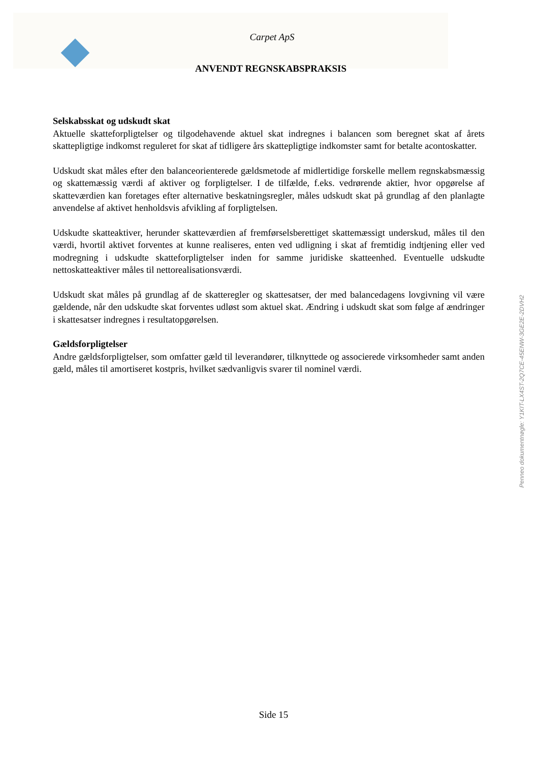Carpet ApS
ANVENDT REGNSKABSPRAKSIS
Selskabsskat og udskudt skat
Aktuelle skatteforpligtelser og tilgodehavende aktuel skat indregnes i balancen som beregnet skat af årets skattepligtige indkomst reguleret for skat af tidligere års skattepligtige indkomster samt for betalte acontoskatter.
Udskudt skat måles efter den balanceorienterede gældsmetode af midlertidige forskelle mellem regnskabsmæssig og skattemæssig værdi af aktiver og forpligtelser. I de tilfælde, f.eks. vedrørende aktier, hvor opgørelse af skatteværdien kan foretages efter alternative beskatningsregler, måles udskudt skat på grundlag af den planlagte anvendelse af aktivet henholdsvis afvikling af forpligtelsen.
Udskudte skatteaktiver, herunder skatteværdien af fremførselsberettiget skattemæssigt underskud, måles til den værdi, hvortil aktivet forventes at kunne realiseres, enten ved udligning i skat af fremtidig indtjening eller ved modregning i udskudte skatteforpligtelser inden for samme juridiske skatteenhed. Eventuelle udskudte nettoskatteaktiver måles til nettorealisationsværdi.
Udskudt skat måles på grundlag af de skatteregler og skattesatser, der med balancedagens lovgivning vil være gældende, når den udskudte skat forventes udløst som aktuel skat. Ændring i udskudt skat som følge af ændringer i skattesatser indregnes i resultatopgørelsen.
Gældsforpligtelser
Andre gældsforpligtelser, som omfatter gæld til leverandører, tilknyttede og associerede virksomheder samt anden gæld, måles til amortiseret kostpris, hvilket sædvanligvis svarer til nominel værdi.
Penneo dokumentnøgle: Y1KIT-LX4ST-2Q7CE-45ENW-3GE2E-2DVH2
Side 15